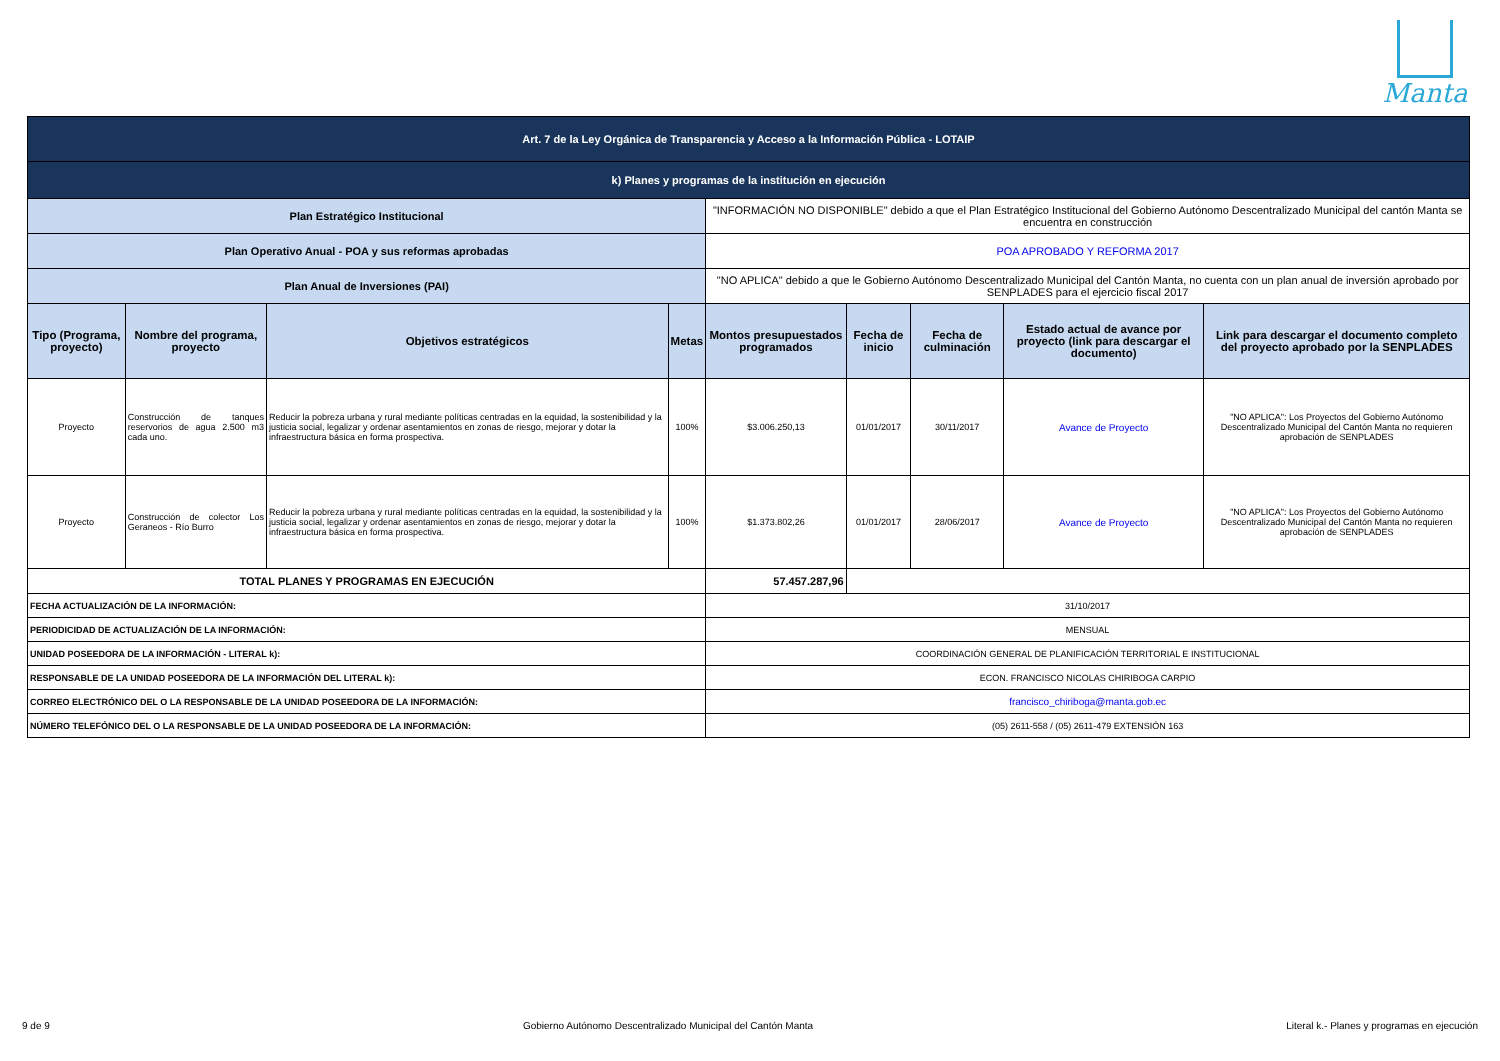Manta
| Art. 7 de la Ley Orgánica de Transparencia y Acceso a la Información Pública - LOTAIP | | | | | | | | |
| k) Planes y programas de la institución en ejecución | | | | | | | | |
| Plan Estratégico Institucional | | | | "INFORMACIÓN NO DISPONIBLE" debido a que el Plan Estratégico Institucional del Gobierno Autónomo Descentralizado Municipal del cantón Manta se encuentra en construcción | | | | |
| Plan Operativo Anual - POA y sus reformas aprobadas | | | | POA APROBADO Y REFORMA 2017 | | | | |
| Plan Anual de Inversiones (PAI) | | | | "NO APLICA" debido a que le Gobierno Autónomo Descentralizado Municipal del Cantón Manta, no cuenta con un plan anual de inversión aprobado por SENPLADES para el ejercicio fiscal 2017 | | | | |
| Tipo (Programa, proyecto) | Nombre del programa, proyecto | Objetivos estratégicos | Metas | Montos presupuestados programados | Fecha de inicio | Fecha de culminación | Estado actual de avance por proyecto (link para descargar el documento) | Link para descargar el documento completo del proyecto aprobado por la SENPLADES |
| Proyecto | Construcción de tanques reservorios de agua 2.500 m3 cada uno. | Reducir la pobreza urbana y rural mediante políticas centradas en la equidad, la sostenibilidad y la justicia social, legalizar y ordenar asentamientos en zonas de riesgo, mejorar y dotar la infraestructura básica en forma prospectiva. | 100% | $3.006.250,13 | 01/01/2017 | 30/11/2017 | Avance de Proyecto | "NO APLICA": Los Proyectos del Gobierno Autónomo Descentralizado Municipal del Cantón Manta no requieren aprobación de SENPLADES |
| Proyecto | Construcción de colector Los Geraneos - Río Burro | Reducir la pobreza urbana y rural mediante políticas centradas en la equidad, la sostenibilidad y la justicia social, legalizar y ordenar asentamientos en zonas de riesgo, mejorar y dotar la infraestructura básica en forma prospectiva. | 100% | $1.373.802,26 | 01/01/2017 | 28/06/2017 | Avance de Proyecto | "NO APLICA": Los Proyectos del Gobierno Autónomo Descentralizado Municipal del Cantón Manta no requieren aprobación de SENPLADES |
| TOTAL PLANES Y PROGRAMAS EN EJECUCIÓN | | | | 57.457.287,96 | | | | |
| FECHA ACTUALIZACIÓN DE LA INFORMACIÓN: | | | | 31/10/2017 | | | | |
| PERIODICIDAD DE ACTUALIZACIÓN DE LA INFORMACIÓN: | | | | MENSUAL | | | | |
| UNIDAD POSEEDORA DE LA INFORMACIÓN - LITERAL k): | | | | COORDINACIÓN GENERAL DE PLANIFICACIÓN TERRITORIAL E INSTITUCIONAL | | | | |
| RESPONSABLE DE LA UNIDAD POSEEDORA DE LA INFORMACIÓN DEL LITERAL k): | | | | ECON. FRANCISCO NICOLAS CHIRIBOGA CARPIO | | | | |
| CORREO ELECTRÓNICO DEL O LA RESPONSABLE DE LA UNIDAD POSEEDORA DE LA INFORMACIÓN: | | | | francisco_chiriboga@manta.gob.ec | | | | |
| NÚMERO TELEFÓNICO DEL O LA RESPONSABLE DE LA UNIDAD POSEEDORA DE LA INFORMACIÓN: | | | | (05) 2611-558 / (05) 2611-479 EXTENSIÓN 163 | | | | |
9 de 9 Gobierno Autónomo Descentralizado Municipal del Cantón Manta Literal k.- Planes y programas en ejecución